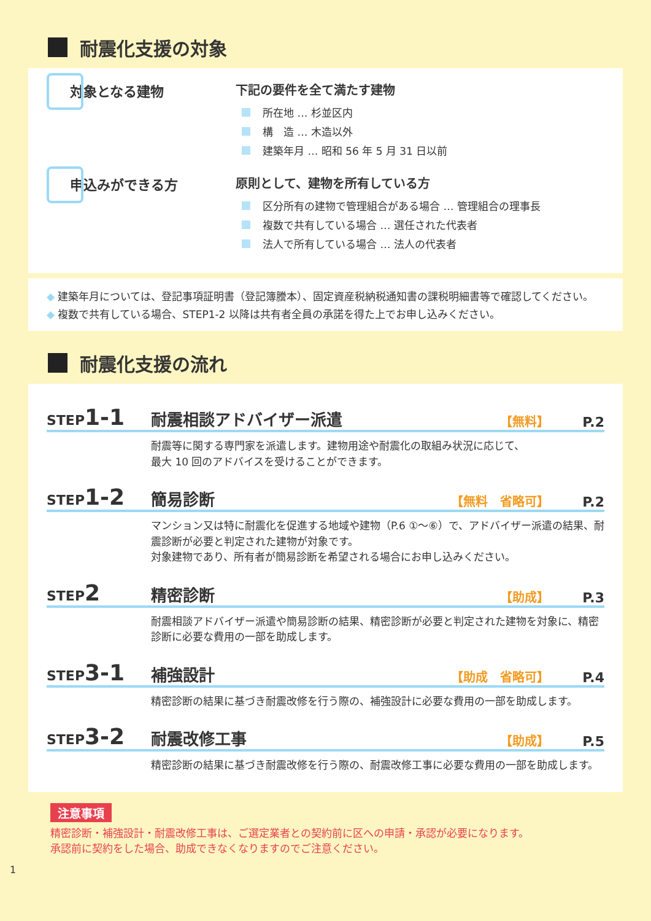耐震化支援の対象
対象となる建物 下記の要件を全て満たす建物
所在地 … 杉並区内
構　造 … 木造以外
建築年月 … 昭和 56 年 5 月 31 日以前
申込みができる方 原則として、建物を所有している方
区分所有の建物で管理組合がある場合 … 管理組合の理事長
複数で共有している場合 … 選任された代表者
法人で所有している場合 … 法人の代表者
◆ 建築年月については、登記事項証明書（登記簿謄本）、固定資産税納税通知書の課税明細書等で確認してください。
◆ 複数で共有している場合、STEP1-2 以降は共有者全員の承諾を得た上でお申し込みください。
耐震化支援の流れ
STEP1-1
耐震相談アドバイザー派遣
【無料】
P.2
耐震等に関する専門家を派遣します。建物用途や耐震化の取組み状況に応じて、
最大 10 回のアドバイスを受けることができます。
STEP1-2
簡易診断
【無料　省略可】
P.2
マンション又は特に耐震化を促進する地域や建物（P.6 ①〜⑥）で、アドバイザー派遣の結果、耐震診断が必要と判定された建物が対象です。
対象建物であり、所有者が簡易診断を希望される場合にお申し込みください。
STEP2
精密診断
【助成】
P.3
耐震相談アドバイザー派遣や簡易診断の結果、精密診断が必要と判定された建物を対象に、精密診断に必要な費用の一部を助成します。
STEP3-1
補強設計
【助成　省略可】
P.4
精密診断の結果に基づき耐震改修を行う際の、補強設計に必要な費用の一部を助成します。
STEP3-2
耐震改修工事
【助成】
P.5
精密診断の結果に基づき耐震改修を行う際の、耐震改修工事に必要な費用の一部を助成します。
注意事項
精密診断・補強設計・耐震改修工事は、ご選定業者との契約前に区への申請・承認が必要になります。
承認前に契約をした場合、助成できなくなりますのでご注意ください。
1